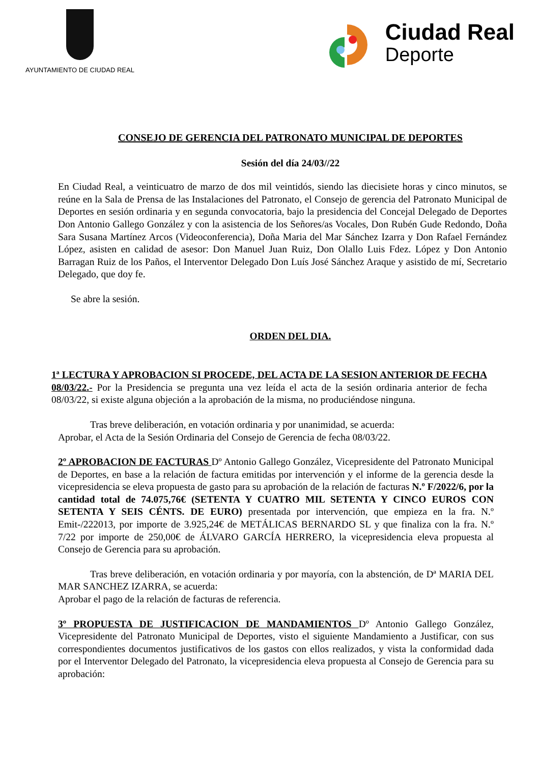AYUNTAMIENTO DE CIUDAD REAL
Ciudad Real
Deporte
CONSEJO DE GERENCIA DEL PATRONATO MUNICIPAL DE DEPORTES
Sesión del día 24/03//22
En Ciudad Real, a veinticuatro de marzo de dos mil veintidós, siendo las diecisiete horas y cinco minutos, se reúne en la Sala de Prensa de las Instalaciones del Patronato, el Consejo de gerencia del Patronato Municipal de Deportes en sesión ordinaria y en segunda convocatoria, bajo la presidencia del Concejal Delegado de Deportes Don Antonio Gallego González y con la asistencia de los Señores/as Vocales, Don Rubén Gude Redondo, Doña Sara Susana Martínez Arcos (Videoconferencia), Doña Maria del Mar Sánchez Izarra y Don Rafael Fernández López, asisten en calidad de asesor: Don Manuel Juan Ruiz, Don Olallo Luis Fdez. López y Don Antonio Barragan Ruiz de los Paños, el Interventor Delegado Don Luís José Sánchez Araque y asistido de mí, Secretario Delegado, que doy fe.
Se abre la sesión.
ORDEN DEL DIA.
1ª LECTURA Y APROBACION SI PROCEDE, DEL ACTA DE LA SESION ANTERIOR DE FECHA 08/03/22.- Por la Presidencia se pregunta una vez leída el acta de la sesión ordinaria anterior de fecha 08/03/22, si existe alguna objeción a la aprobación de la misma, no produciéndose ninguna.
Tras breve deliberación, en votación ordinaria y por unanimidad, se acuerda:
Aprobar, el Acta de la Sesión Ordinaria del Consejo de Gerencia de fecha 08/03/22.
2º APROBACION DE FACTURAS Dº Antonio Gallego González, Vicepresidente del Patronato Municipal de Deportes, en base a la relación de factura emitidas por intervención y el informe de la gerencia desde la vicepresidencia se eleva propuesta de gasto para su aprobación de la relación de facturas N.º F/2022/6, por la cantidad total de 74.075,76€ (SETENTA Y CUATRO MIL SETENTA Y CINCO EUROS CON SETENTA Y SEIS CÉNTS. DE EURO) presentada por intervención, que empieza en la fra. N.º Emit-/222013, por importe de 3.925,24€ de METÁLICAS BERNARDO SL y que finaliza con la fra. N.º 7/22 por importe de 250,00€ de ÁLVARO GARCÍA HERRERO, la vicepresidencia eleva propuesta al Consejo de Gerencia para su aprobación.
Tras breve deliberación, en votación ordinaria y por mayoría, con la abstención, de Dª MARIA DEL MAR SANCHEZ IZARRA, se acuerda:
Aprobar el pago de la relación de facturas de referencia.
3º PROPUESTA DE JUSTIFICACION DE MANDAMIENTOS Dº Antonio Gallego González, Vicepresidente del Patronato Municipal de Deportes, visto el siguiente Mandamiento a Justificar, con sus correspondientes documentos justificativos de los gastos con ellos realizados, y vista la conformidad dada por el Interventor Delegado del Patronato, la vicepresidencia eleva propuesta al Consejo de Gerencia para su aprobación: